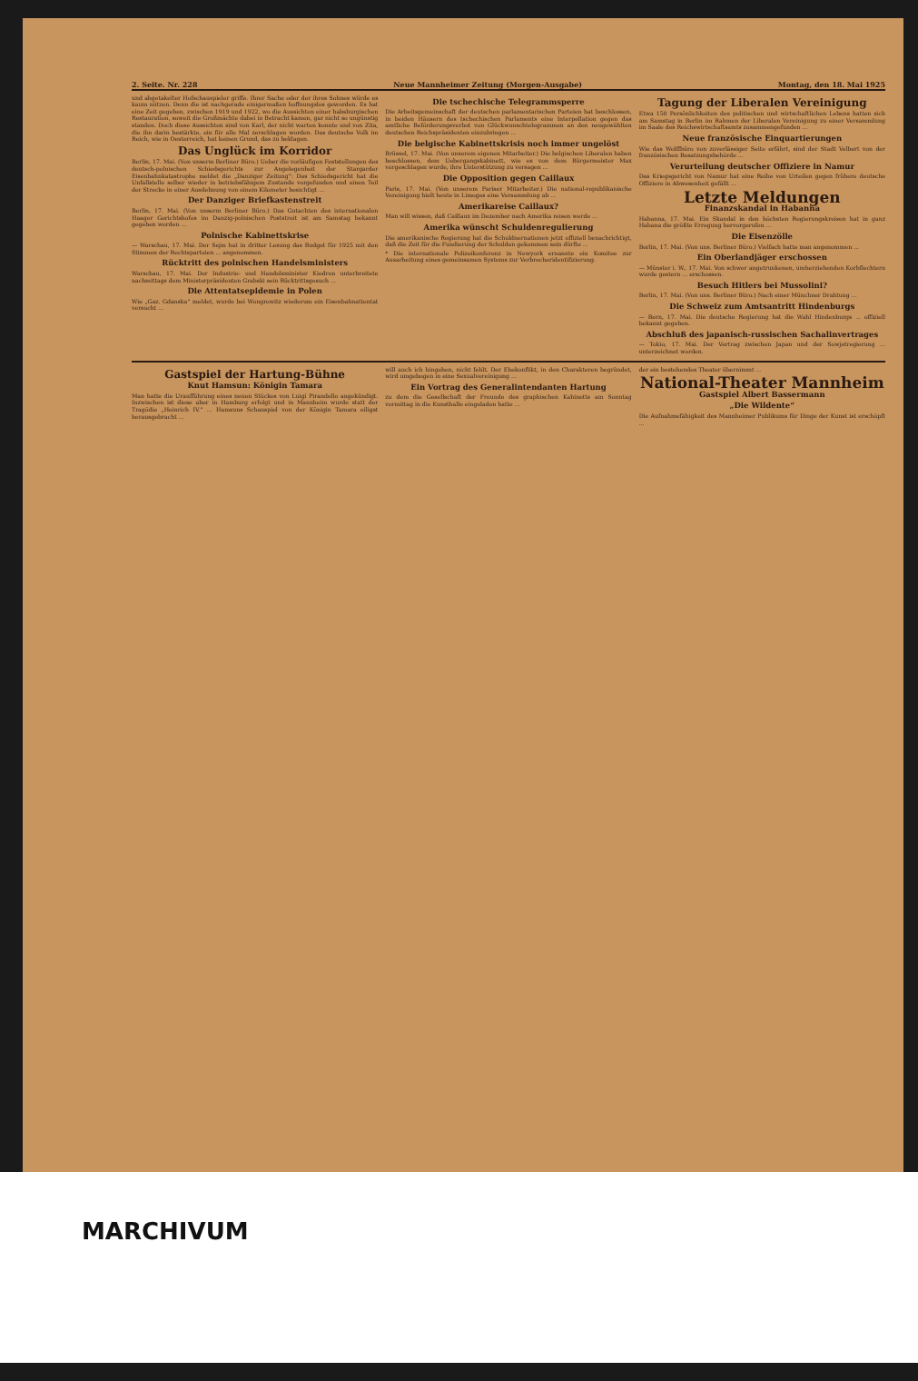2. Seite. Nr. 228 Neue Mannheimer Zeitung (Morgen-Ausgabe) Montag, den 18. Mai 1925
und abgetakelter Hofschauspieler griffe. Ihrer Sache oder der ihres Sohnes würde es kaum nützen. Denn die ist nachgerade einigermaßen hoffnungslos geworden. Es hat eine Zeit gegeben, zwischen 1919 und 1922, wo die Aussichten einer habsburgischen Restauration, soweit die Großmächte dabei in Betracht kamen, gar nicht so ungünstig standen. Doch diese Aussichten sind von Karl, der nicht warten konnte und von Zita, die ihn darin bestärkte, ein für alle Mal zerschlagen worden. Das deutsche Volk im Reich, wie in Oesterreich, hat keinen Grund, das zu beklagen.
Das Unglück im Korridor
Berlin, 17. Mai. (Von unserm Berliner Büro.) Ueber die vorläufigen Feststellungen des deutsch-polnischen Schiedsgerichts zur Angelegenheit der Stargarder Eisenbahnkatastrophe meldet die „Danziger Zeitung“: Das Schiedsgericht hat die Unfallstelle selber wieder in betriebsfähigem Zustande vorgefunden und einen Teil der Strecke in einer Ausdehnung von einem Kilometer besichtigt ...
Der Danziger Briefkastenstreit
Berlin, 17. Mai. (Von unserm Berliner Büro.) Das Gutachten des internationalen Haager Gerichtshofes im Danzig-polnischen Poststreit ist am Samstag bekannt gegeben worden ...
Polnische Kabinettskrise
— Warschau, 17. Mai. Der Sejm hat in dritter Lesung das Budget für 1925 mit den Stimmen der Rechtsparteien ... angenommen.
Rücktritt des polnischen Handelsministers
Warschau, 17. Mai. Der Industrie- und Handelsminister Kiedron unterbreitete nachmittags dem Ministerpräsidenten Grabski sein Rücktrittsgesuch ...
Die Attentatsepidemie in Polen
Wie „Gaz. Gdanska“ meldet, wurde bei Wongrowitz wiederum ein Eisenbahnattentat versucht ...
Die tschechische Telegrammsperre
Die Arbeitsgemeinschaft der deutschen parlamentarischen Parteien hat beschlossen, in beiden Häusern des tschechischen Parlaments eine Interpellation gegen das amtliche Beförderungsverbot von Glückwunschtelegrammen an den neugewählten deutschen Reichspräsidenten einzubringen ...
Die belgische Kabinettskrisis noch immer ungelöst
Brüssel, 17. Mai. (Von unserem eigenen Mitarbeiter.) Die belgischen Liberalen haben beschlossen, dem Uebergangskabinett, wie es von dem Bürgermeister Max vorgeschlagen wurde, ihre Unterstützung zu versagen ...
Die Opposition gegen Caillaux
Paris, 17. Mai. (Von unserem Pariser Mitarbeiter.) Die national-republikanische Vereinigung hielt heute in Limoges eine Versammlung ab ...
Amerikareise Caillaux?
Man will wissen, daß Caillaux im Dezember nach Amerika reisen werde ...
Amerika wünscht Schuldenregulierung
Die amerikanische Regierung hat die Schuldnernationen jetzt offiziell benachrichtigt, daß die Zeit für die Fundierung der Schulden gekommen sein dürfte ...
* Die internationale Polizeikonferenz in Newyork ernannte ein Komitee zur Ausarbeitung eines gemeinsamen Systems zur Verbrecheridentifizierung.
Tagung der Liberalen Vereinigung
Etwa 150 Persönlichkeiten des politischen und wirtschaftlichen Lebens hatten sich am Samstag in Berlin im Rahmen der Liberalen Vereinigung zu einer Versammlung im Saale des Reichswirtschaftsamts zusammengefunden ...
Neue französische Einquartierungen
Wie das Wolffbüro von zuverlässiger Seite erfährt, sind der Stadt Velbert von der französischen Besatzungsbehörde ...
Verurteilung deutscher Offiziere in Namur
Das Kriegsgericht von Namur hat eine Reihe von Urteilen gegen frühere deutsche Offiziere in Abwesenheit gefällt ...
Letzte Meldungen
Finanzskandal in Habanna
Habanna, 17. Mai. Ein Skandal in den höchsten Regierungskreisen hat in ganz Habana die größte Erregung hervorgerufen ...
Die Eisenzölle
Berlin, 17. Mai. (Von uns. Berliner Büro.) Vielfach hatte man angenommen ...
Ein Oberlandjäger erschossen
— Münster i. W., 17. Mai. Von schwer angetrunkenen, umherziehenden Korbflechtern wurde gestern ... erschossen.
Besuch Hitlers bei Mussolini?
Berlin, 17. Mai. (Von uns. Berliner Büro.) Nach einer Münchner Drahtung ...
Die Schweiz zum Amtsantritt Hindenburgs
— Bern, 17. Mai. Die deutsche Regierung hat die Wahl Hindenburgs ... offiziell bekannt gegeben.
Abschluß des japanisch-russischen Sachalinvertrages
— Tokio, 17. Mai. Der Vertrag zwischen Japan und der Sowjetregierung ... unterzeichnet worden.
Gastspiel der Hartung-Bühne
Knut Hamsun: Königin Tamara
Man hatte die Uraufführung eines neuen Stückes von Luigi Pirandello angekündigt. Inzwischen ist diese aber in Hamburg erfolgt und in Mannheim wurde statt der Tragödie „Heinrich IV.“ ... Hamsuns Schauspiel von der Königin Tamara eiligst herausgebracht ...
will auch ich hingehen, nicht fehlt. Der Ehekonflikt, in den Charakteren begründet, wird umgebogen in eine Sexualvereinigung ...
Ein Vortrag des Generalintendanten Hartung
zu dem die Gesellschaft der Freunde des graphischen Kabinetts am Sonntag vormittag in die Kunsthalle eingeladen hatte ...
der ein bestehendes Theater übernimmt ...
National-Theater Mannheim
Gastspiel Albert Bassermann
„Die Wildente“
Die Aufnahmefähigkeit des Mannheimer Publikums für Dinge der Kunst ist erschöpft ...
MARCHIVUM